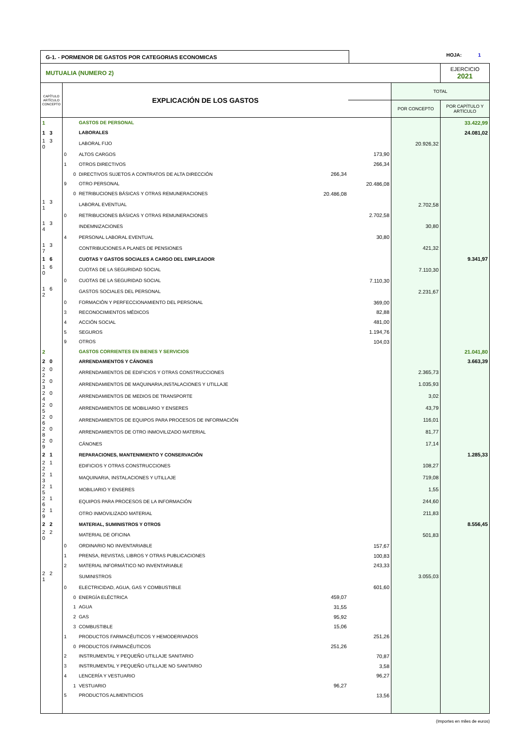G-1. - PORMENOR DE GASTOS POR CATEGORIAS ECONOMICAS
HOJA: 1
| MUTUALIA (NUMERO 2) | | | | | | EJERCICIO 2021 |
| CAPÍTULO ARTÍCULO CONCEPTO | EXPLICACIÓN DE LOS GASTOS | | | | TOTAL | |
| | | | | | POR CONCEPTO | POR CAPÍTULO Y ARTÍCULO |
| 1 | | GASTOS DE PERSONAL | | | | 33.422,99 |
| 1 3 | | LABORALES | | | | 24.081,02 |
| 1 3 0 | | LABORAL FIJO | | | 20.926,32 | |
| | 0 | ALTOS CARGOS | | 173,90 | | |
| | 1 | OTROS DIRECTIVOS | | 266,34 | | |
| | 0 | DIRECTIVOS SUJETOS A CONTRATOS DE ALTA DIRECCIÓN | 266,34 | | | |
| | 9 | OTRO PERSONAL | | 20.486,08 | | |
| | 0 | RETRIBUCIONES BÁSICAS Y OTRAS REMUNERACIONES | 20.486,08 | | | |
| 1 3 1 | | LABORAL EVENTUAL | | | 2.702,58 | |
| | 0 | RETRIBUCIONES BÁSICAS Y OTRAS REMUNERACIONES | | 2.702,58 | | |
| 1 3 4 | | INDEMNIZACIONES | | | 30,80 | |
| | 4 | PERSONAL LABORAL EVENTUAL | | 30,80 | | |
| 1 3 7 | | CONTRIBUCIONES A PLANES DE PENSIONES | | | 421,32 | |
| 1 6 | | CUOTAS Y GASTOS SOCIALES A CARGO DEL EMPLEADOR | | | | 9.341,97 |
| 1 6 0 | | CUOTAS DE LA SEGURIDAD SOCIAL | | | 7.110,30 | |
| | 0 | CUOTAS DE LA SEGURIDAD SOCIAL | | 7.110,30 | | |
| 1 6 2 | | GASTOS SOCIALES DEL PERSONAL | | | 2.231,67 | |
| | 0 | FORMACIÓN Y PERFECCIONAMIENTO DEL PERSONAL | | 369,00 | | |
| | 3 | RECONOCIMIENTOS MÉDICOS | | 82,88 | | |
| | 4 | ACCIÓN SOCIAL | | 481,00 | | |
| | 5 | SEGUROS | | 1.194,76 | | |
| | 9 | OTROS | | 104,03 | | |
| 2 | | GASTOS CORRIENTES EN BIENES Y SERVICIOS | | | | 21.041,80 |
| 2 0 | | ARRENDAMIENTOS Y CÁNONES | | | | 3.663,39 |
| 2 0 2 | | ARRENDAMIENTOS DE EDIFICIOS Y OTRAS CONSTRUCCIONES | | | 2.365,73 | |
| 2 0 3 | | ARRENDAMIENTOS DE MAQUINARIA,INSTALACIONES Y UTILLAJE | | | 1.035,93 | |
| 2 0 4 | | ARRENDAMIENTOS DE MEDIOS DE TRANSPORTE | | | 3,02 | |
| 2 0 5 | | ARRENDAMIENTOS DE MOBILIARIO Y ENSERES | | | 43,79 | |
| 2 0 6 | | ARRENDAMIENTOS DE EQUIPOS PARA PROCESOS DE INFORMACIÓN | | | 116,01 | |
| 2 0 8 | | ARRENDAMIENTOS DE OTRO INMOVILIZADO MATERIAL | | | 81,77 | |
| 2 0 9 | | CÁNONES | | | 17,14 | |
| 2 1 | | REPARACIONES, MANTENIMIENTO Y CONSERVACIÓN | | | | 1.285,33 |
| 2 1 2 | | EDIFICIOS Y OTRAS CONSTRUCCIONES | | | 108,27 | |
| 2 1 3 | | MAQUINARIA, INSTALACIONES Y UTILLAJE | | | 719,08 | |
| 2 1 5 | | MOBILIARIO Y ENSERES | | | 1,55 | |
| 2 1 6 | | EQUIPOS PARA PROCESOS DE LA INFORMACIÓN | | | 244,60 | |
| 2 1 9 | | OTRO INMOVILIZADO MATERIAL | | | 211,83 | |
| 2 2 | | MATERIAL, SUMINISTROS Y OTROS | | | | 8.556,45 |
| 2 2 0 | | MATERIAL DE OFICINA | | | 501,83 | |
| | 0 | ORDINARIO NO INVENTARIABLE | | 157,67 | | |
| | 1 | PRENSA, REVISTAS, LIBROS Y OTRAS PUBLICACIONES | | 100,83 | | |
| | 2 | MATERIAL INFORMÁTICO NO INVENTARIABLE | | 243,33 | | |
| 2 2 1 | | SUMINISTROS | | | 3.055,03 | |
| | 0 | ELECTRICIDAD, AGUA, GAS Y COMBUSTIBLE | | 601,60 | | |
| | 0 | ENERGÍA ELÉCTRICA | 459,07 | | | |
| | 1 | AGUA | 31,55 | | | |
| | 2 | GAS | 95,92 | | | |
| | 3 | COMBUSTIBLE | 15,06 | | | |
| | 1 | PRODUCTOS FARMACÉUTICOS Y HEMODERIVADOS | | 251,26 | | |
| | 0 | PRODUCTOS FARMACÉUTICOS | 251,26 | | | |
| | 2 | INSTRUMENTAL Y PEQUEÑO UTILLAJE SANITARIO | | 70,87 | | |
| | 3 | INSTRUMENTAL Y PEQUEÑO UTILLAJE NO SANITARIO | | 3,58 | | |
| | 4 | LENCERÍA Y VESTUARIO | | 96,27 | | |
| | 1 | VESTUARIO | 96,27 | | | |
| | 5 | PRODUCTOS ALIMENTICIOS | | 13,56 | | |
(Importes en miles de euros)